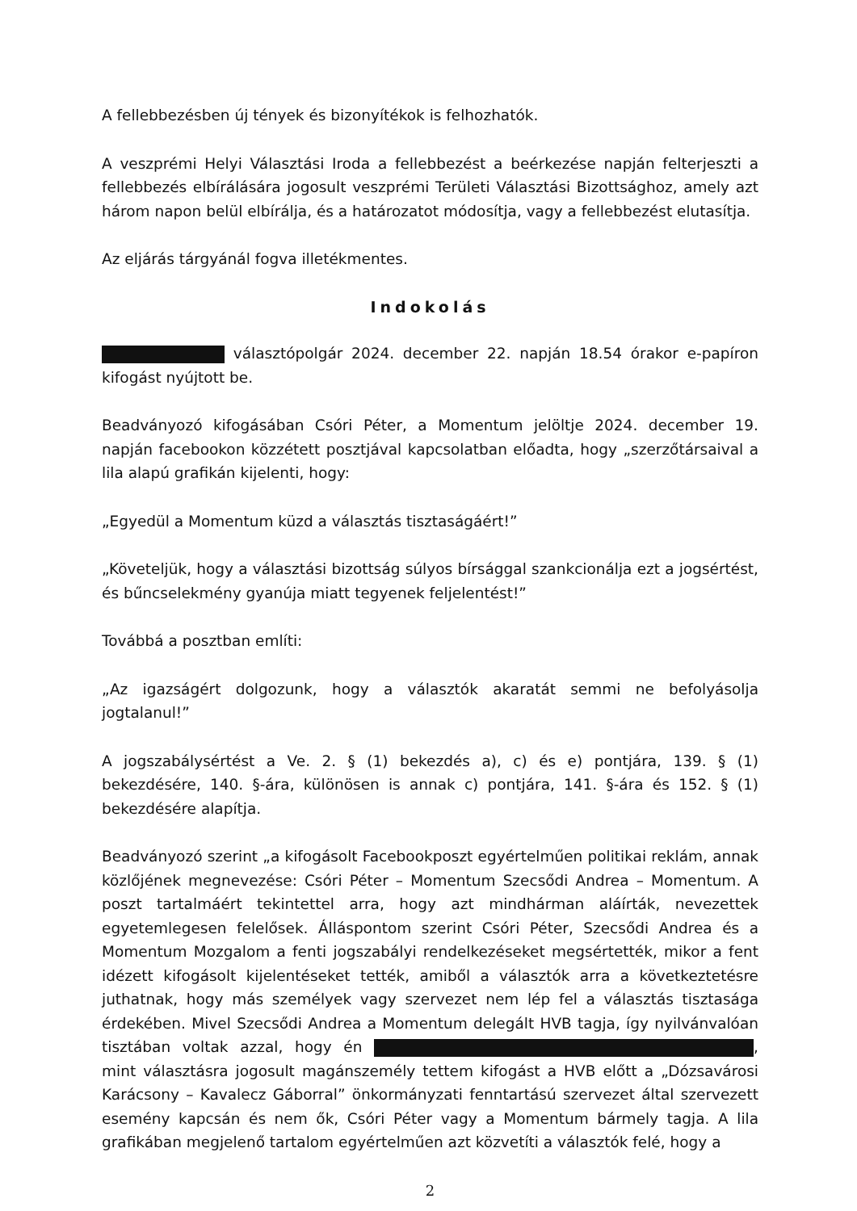A fellebbezésben új tények és bizonyítékok is felhozhatók.
A veszprémi Helyi Választási Iroda a fellebbezést a beérkezése napján felterjeszti a fellebbezés elbírálására jogosult veszprémi Területi Választási Bizottsághoz, amely azt három napon belül elbírálja, és a határozatot módosítja, vagy a fellebbezést elutasítja.
Az eljárás tárgyánál fogva illetékmentes.
Indokolás
választópolgár 2024. december 22. napján 18.54 órakor e-papíron kifogást nyújtott be.
Beadványozó kifogásában Csóri Péter, a Momentum jelöltje 2024. december 19. napján facebookon közzétett posztjával kapcsolatban előadta, hogy „szerzőtársaival a lila alapú grafikán kijelenti, hogy:
„Egyedül a Momentum küzd a választás tisztaságáért!”
„Követeljük, hogy a választási bizottság súlyos bírsággal szankcionálja ezt a jogsértést, és bűncselekmény gyanúja miatt tegyenek feljelentést!”
Továbbá a posztban említi:
„Az igazságért dolgozunk, hogy a választók akaratát semmi ne befolyásolja jogtalanul!”
A jogszabálysértést a Ve. 2. § (1) bekezdés a), c) és e) pontjára, 139. § (1) bekezdésére, 140. §-ára, különösen is annak c) pontjára, 141. §-ára és 152. § (1) bekezdésére alapítja.
Beadványozó szerint „a kifogásolt Facebookposzt egyértelműen politikai reklám, annak közlőjének megnevezése: Csóri Péter – Momentum Szecsődi Andrea – Momentum. A poszt tartalmáért tekintettel arra, hogy azt mindhárman aláírták, nevezettek egyetemlegesen felelősek. Álláspontom szerint Csóri Péter, Szecsődi Andrea és a Momentum Mozgalom a fenti jogszabályi rendelkezéseket megsértették, mikor a fent idézett kifogásolt kijelentéseket tették, amiből a választók arra a következtetésre juthatnak, hogy más személyek vagy szervezet nem lép fel a választás tisztasága érdekében. Mivel Szecsődi Andrea a Momentum delegált HVB tagja, így nyilvánvalóan tisztában voltak azzal, hogy én , mint választásra jogosult magánszemély tettem kifogást a HVB előtt a „Dózsavárosi Karácsony – Kavalecz Gáborral” önkormányzati fenntartású szervezet által szervezett esemény kapcsán és nem ők, Csóri Péter vagy a Momentum bármely tagja. A lila grafikában megjelenő tartalom egyértelműen azt közvetíti a választók felé, hogy a
2